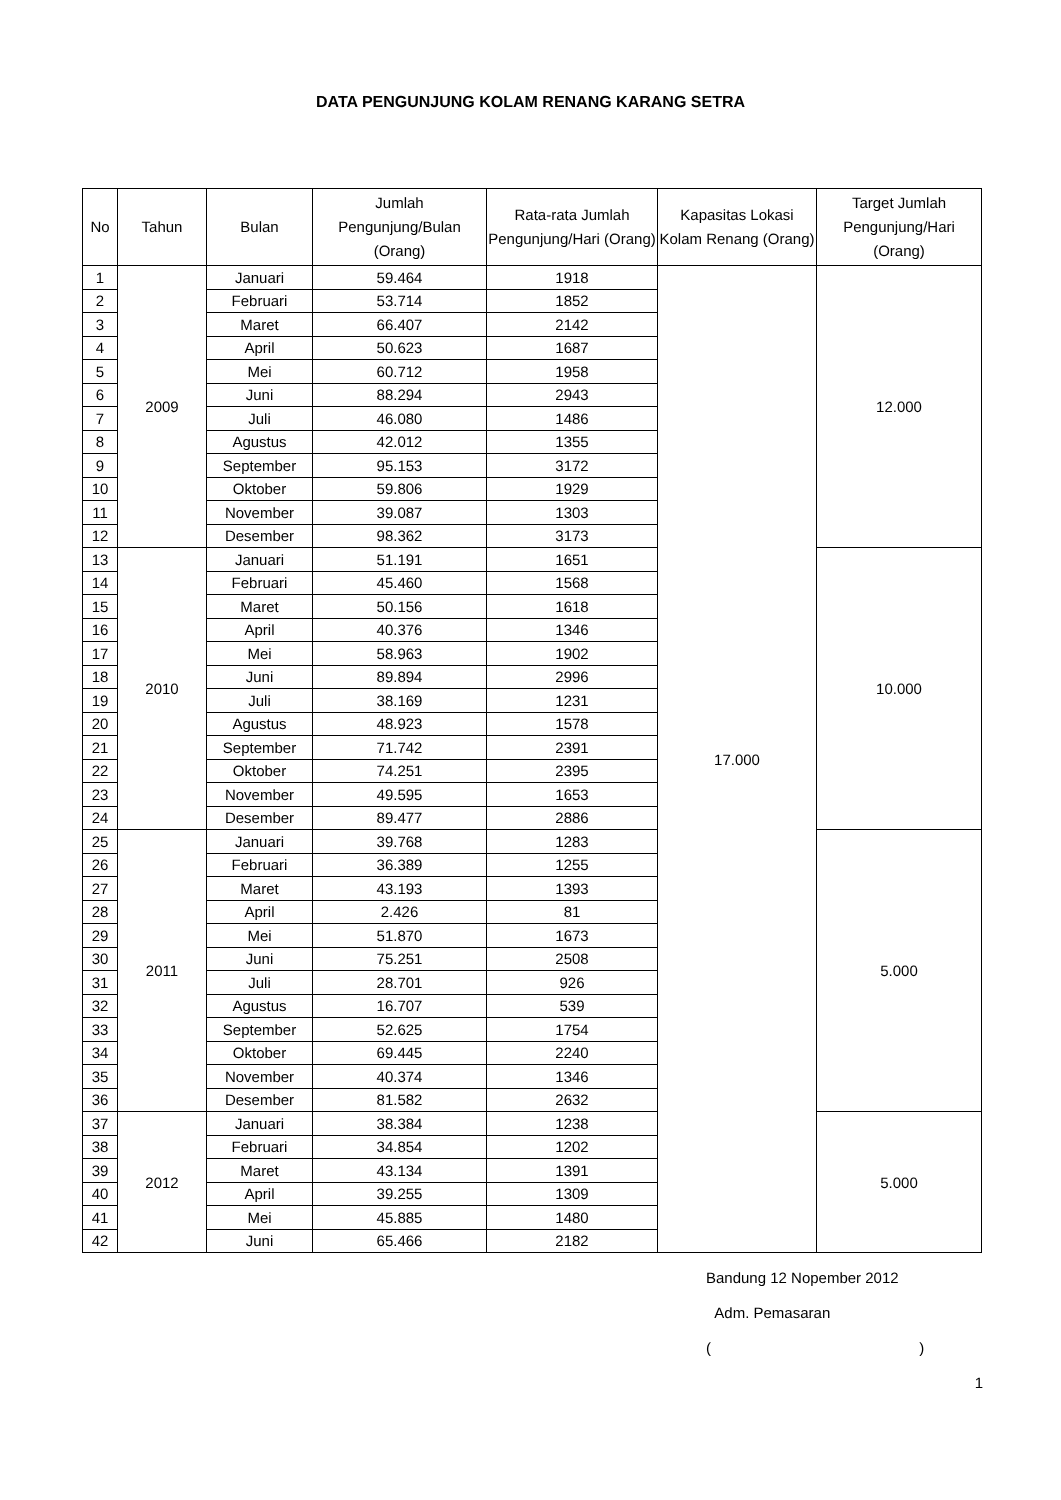DATA PENGUNJUNG KOLAM RENANG KARANG SETRA
| No | Tahun | Bulan | Jumlah Pengunjung/Bulan (Orang) | Rata-rata Jumlah Pengunjung/Hari (Orang) | Kapasitas Lokasi Kolam Renang (Orang) | Target Jumlah Pengunjung/Hari (Orang) |
| --- | --- | --- | --- | --- | --- | --- |
| 1 | 2009 | Januari | 59.464 | 1918 | 17.000 | 12.000 |
| 2 | | Februari | 53.714 | 1852 | | |
| 3 | | Maret | 66.407 | 2142 | | |
| 4 | | April | 50.623 | 1687 | | |
| 5 | | Mei | 60.712 | 1958 | | |
| 6 | | Juni | 88.294 | 2943 | | |
| 7 | | Juli | 46.080 | 1486 | | |
| 8 | | Agustus | 42.012 | 1355 | | |
| 9 | | September | 95.153 | 3172 | | |
| 10 | | Oktober | 59.806 | 1929 | | |
| 11 | | November | 39.087 | 1303 | | |
| 12 | | Desember | 98.362 | 3173 | | |
| 13 | 2010 | Januari | 51.191 | 1651 | | 10.000 |
| 14 | | Februari | 45.460 | 1568 | | |
| 15 | | Maret | 50.156 | 1618 | | |
| 16 | | April | 40.376 | 1346 | | |
| 17 | | Mei | 58.963 | 1902 | | |
| 18 | | Juni | 89.894 | 2996 | | |
| 19 | | Juli | 38.169 | 1231 | | |
| 20 | | Agustus | 48.923 | 1578 | | |
| 21 | | September | 71.742 | 2391 | | |
| 22 | | Oktober | 74.251 | 2395 | | |
| 23 | | November | 49.595 | 1653 | | |
| 24 | | Desember | 89.477 | 2886 | | |
| 25 | 2011 | Januari | 39.768 | 1283 | | 5.000 |
| 26 | | Februari | 36.389 | 1255 | | |
| 27 | | Maret | 43.193 | 1393 | | |
| 28 | | April | 2.426 | 81 | | |
| 29 | | Mei | 51.870 | 1673 | | |
| 30 | | Juni | 75.251 | 2508 | | |
| 31 | | Juli | 28.701 | 926 | | |
| 32 | | Agustus | 16.707 | 539 | | |
| 33 | | September | 52.625 | 1754 | | |
| 34 | | Oktober | 69.445 | 2240 | | |
| 35 | | November | 40.374 | 1346 | | |
| 36 | | Desember | 81.582 | 2632 | | |
| 37 | 2012 | Januari | 38.384 | 1238 | | 5.000 |
| 38 | | Februari | 34.854 | 1202 | | |
| 39 | | Maret | 43.134 | 1391 | | |
| 40 | | April | 39.255 | 1309 | | |
| 41 | | Mei | 45.885 | 1480 | | |
| 42 | | Juni | 65.466 | 2182 | | |
Bandung 12 Nopember 2012
Adm. Pemasaran
( )
1